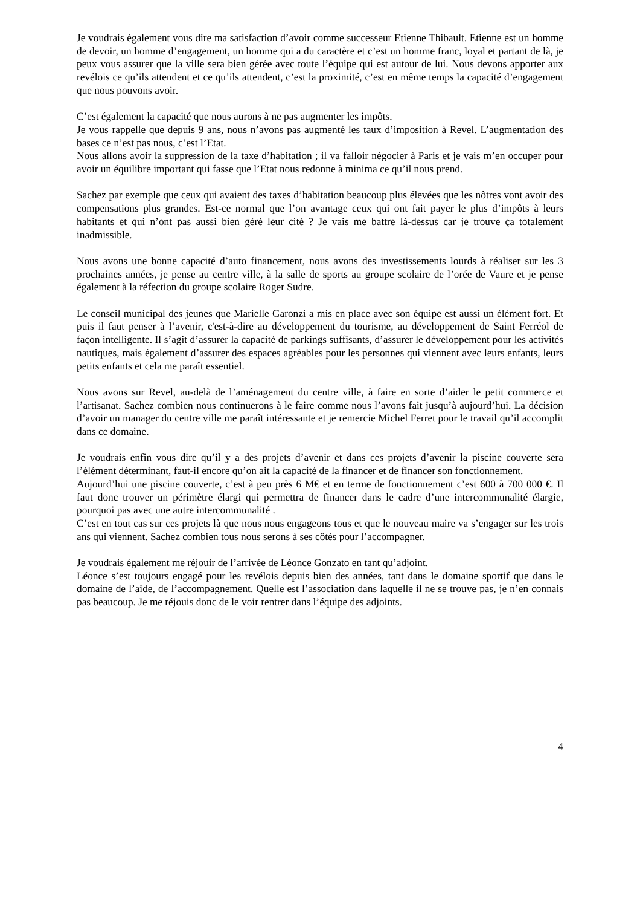Je voudrais également vous dire ma satisfaction d’avoir comme successeur Etienne Thibault. Etienne est un homme de devoir, un homme d’engagement, un homme qui a du caractère et c’est un homme franc, loyal et partant de là, je peux vous assurer que la ville sera bien gérée avec toute l’équipe qui est autour de lui. Nous devons apporter aux revélois ce qu’ils attendent et ce qu’ils attendent, c’est la proximité, c’est en même temps la capacité d’engagement que nous pouvons avoir.
C’est également la capacité que nous aurons à ne pas augmenter les impôts.
Je vous rappelle que depuis 9 ans, nous n’avons pas augmenté les taux d’imposition à Revel. L’augmentation des bases ce n’est pas nous, c’est l’Etat.
Nous allons avoir la suppression de la taxe d’habitation ; il va falloir négocier à Paris et je vais m’en occuper pour avoir un équilibre important qui fasse que l’Etat nous redonne à minima ce qu’il nous prend.
Sachez par exemple que ceux qui avaient des taxes d’habitation beaucoup plus élevées que les nôtres vont avoir des compensations plus grandes. Est-ce normal que l’on avantage ceux qui ont fait payer le plus d’impôts à leurs habitants et qui n’ont pas aussi bien géré leur cité ? Je vais me battre là-dessus car je trouve ça totalement inadmissible.
Nous avons une bonne capacité d’auto financement, nous avons des investissements lourds à réaliser sur les 3 prochaines années, je pense au centre ville, à la salle de sports au groupe scolaire de l’orée de Vaure et je pense également à la réfection du groupe scolaire Roger Sudre.
Le conseil municipal des jeunes que Marielle Garonzi a mis en place avec son équipe est aussi un élément fort. Et puis il faut penser à l’avenir, c'est-à-dire au développement du tourisme, au développement de Saint Ferréol de façon intelligente. Il s’agit d’assurer la capacité de parkings suffisants, d’assurer le développement pour les activités nautiques, mais également d’assurer des espaces agréables pour les personnes qui viennent avec leurs enfants, leurs petits enfants et cela me paraît essentiel.
Nous avons sur Revel, au-delà de l’aménagement du centre ville, à faire en sorte d’aider le petit commerce et l’artisanat. Sachez combien nous continuerons à le faire comme nous l’avons fait jusqu’à aujourd’hui. La décision d’avoir un manager du centre ville me paraît intéressante et je remercie Michel Ferret pour le travail qu’il accomplit dans ce domaine.
Je voudrais enfin vous dire qu’il y a des projets d’avenir et dans ces projets d’avenir la piscine couverte sera l’élément déterminant, faut-il encore qu’on ait la capacité de la financer et de financer son fonctionnement.
Aujourd’hui une piscine couverte, c’est à peu près 6 M€ et en terme de fonctionnement c’est 600 à 700 000 €. Il faut donc trouver un périmètre élargi qui permettra de financer dans le cadre d’une intercommunalité élargie, pourquoi pas avec une autre intercommunalité .
C’est en tout cas sur ces projets là que nous nous engageons tous et que le nouveau maire va s’engager sur les trois ans qui viennent. Sachez combien tous nous serons à ses côtés pour l’accompagner.
Je voudrais également me réjouir de l’arrivée de Léonce Gonzato en tant qu’adjoint.
Léonce s’est toujours engagé pour les revélois depuis bien des années, tant dans le domaine sportif que dans le domaine de l’aide, de l’accompagnement. Quelle est l’association dans laquelle il ne se trouve pas, je n’en connais pas beaucoup. Je me réjouis donc de le voir rentrer dans l’équipe des adjoints.
4